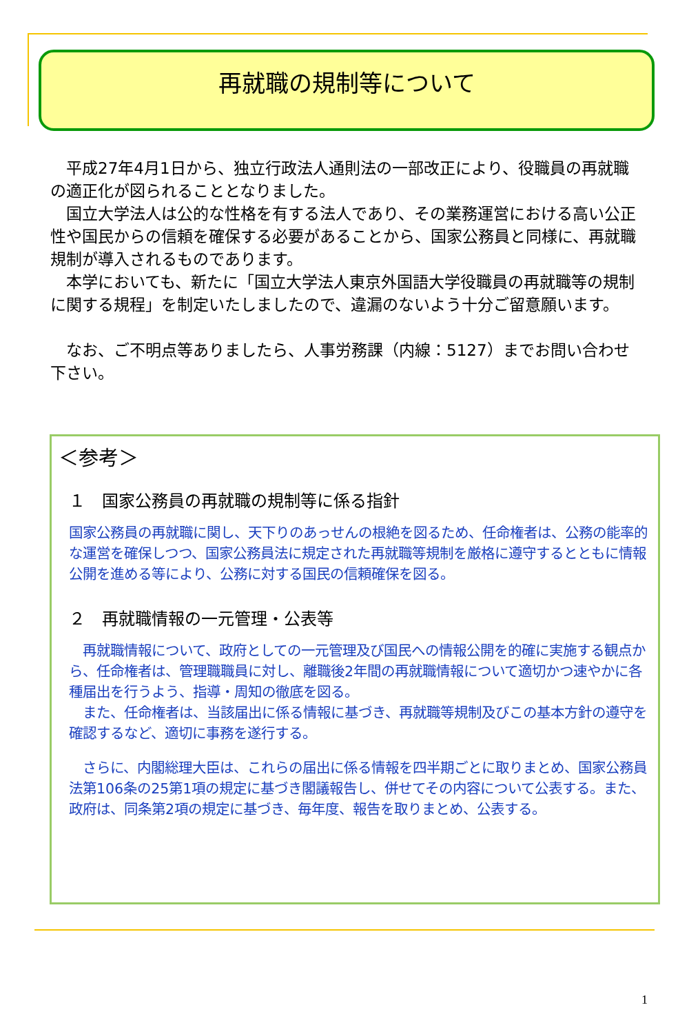再就職の規制等について
　平成27年4月1日から、独立行政法人通則法の一部改正により、役職員の再就職の適正化が図られることとなりました。
　国立大学法人は公的な性格を有する法人であり、その業務運営における高い公正性や国民からの信頼を確保する必要があることから、国家公務員と同様に、再就職規制が導入されるものであります。
　本学においても、新たに「国立大学法人東京外国語大学役職員の再就職等の規制に関する規程」を制定いたしましたので、違漏のないよう十分ご留意願います。
　なお、ご不明点等ありましたら、人事労務課（内線：5127）までお問い合わせ下さい。
＜参考＞
１　国家公務員の再就職の規制等に係る指針
国家公務員の再就職に関し、天下りのあっせんの根絶を図るため、任命権者は、公務の能率的な運営を確保しつつ、国家公務員法に規定された再就職等規制を厳格に遵守するとともに情報公開を進める等により、公務に対する国民の信頼確保を図る。
２　再就職情報の一元管理・公表等
　再就職情報について、政府としての一元管理及び国民への情報公開を的確に実施する観点から、任命権者は、管理職職員に対し、離職後2年間の再就職情報について適切かつ速やかに各種届出を行うよう、指導・周知の徹底を図る。
　また、任命権者は、当該届出に係る情報に基づき、再就職等規制及びこの基本方針の遵守を確認するなど、適切に事務を遂行する。
　さらに、内閣総理大臣は、これらの届出に係る情報を四半期ごとに取りまとめ、国家公務員法第106条の25第1項の規定に基づき閣議報告し、併せてその内容について公表する。また、政府は、同条第2項の規定に基づき、毎年度、報告を取りまとめ、公表する。
1